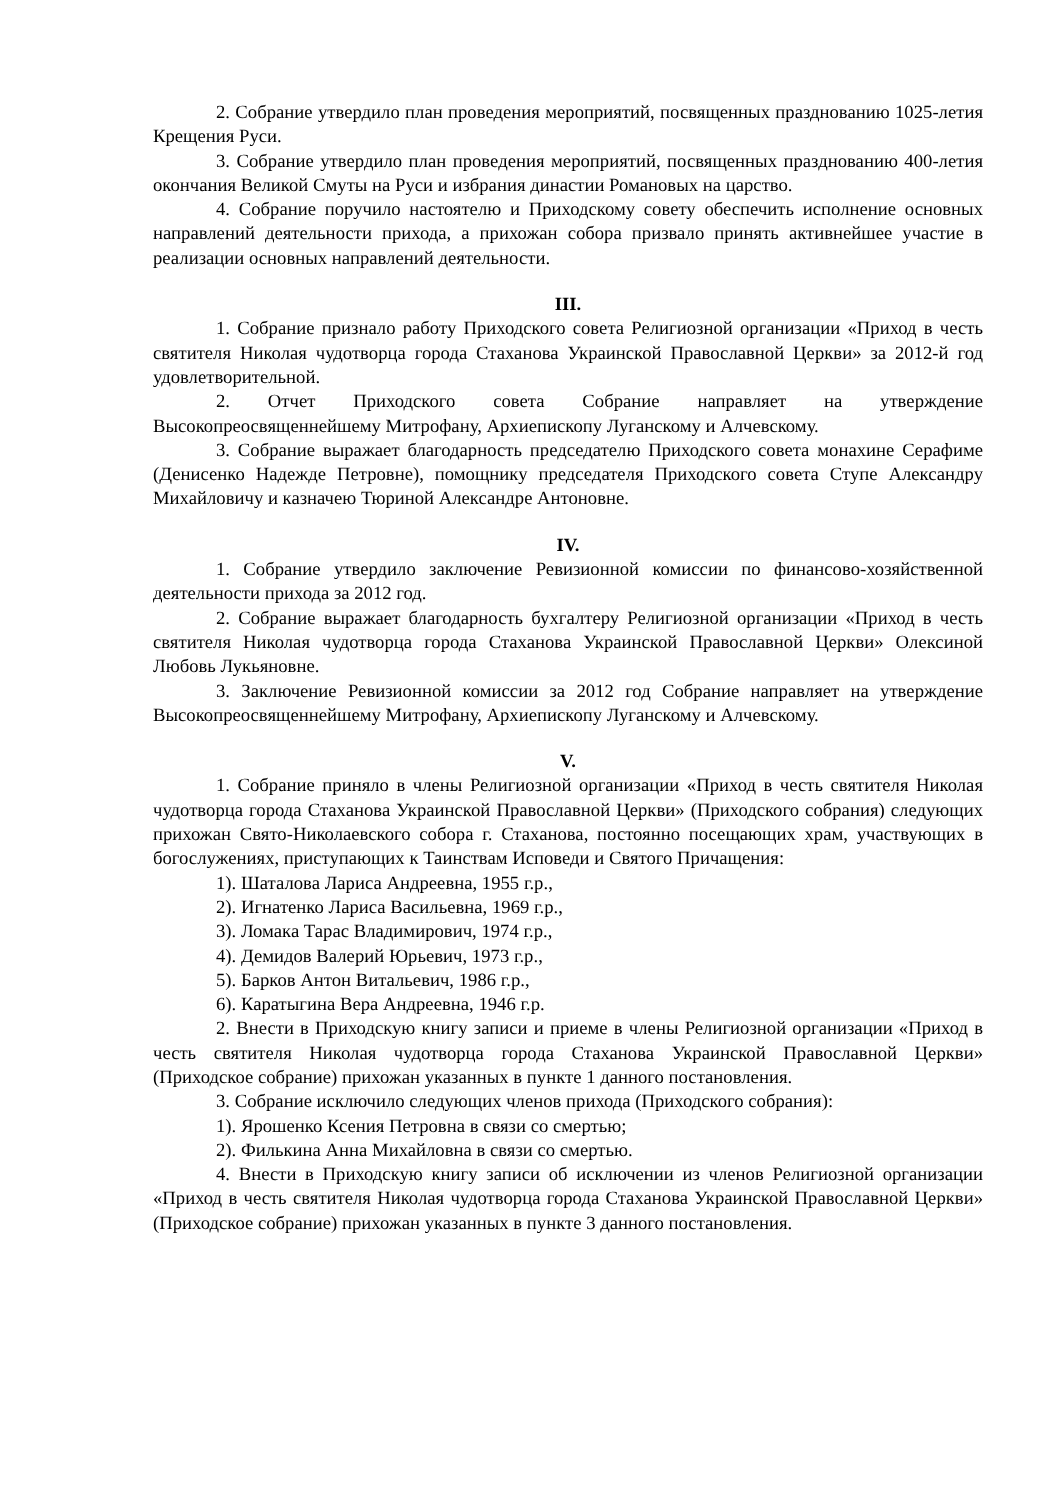2. Собрание утвердило план проведения мероприятий, посвященных празднованию 1025-летия Крещения Руси.
3. Собрание утвердило план проведения мероприятий, посвященных празднованию 400-летия окончания Великой Смуты на Руси и избрания династии Романовых на царство.
4. Собрание поручило настоятелю и Приходскому совету обеспечить исполнение основных направлений деятельности прихода, а прихожан собора призвало принять активнейшее участие в реализации основных направлений деятельности.
III.
1. Собрание признало работу Приходского совета Религиозной организации «Приход в честь святителя Николая чудотворца города Стаханова Украинской Православной Церкви» за 2012-й год удовлетворительной.
2. Отчет Приходского совета Собрание направляет на утверждение Высокопреосвященнейшему Митрофану, Архиепископу Луганскому и Алчевскому.
3. Собрание выражает благодарность председателю Приходского совета монахине Серафиме (Денисенко Надежде Петровне), помощнику председателя Приходского совета Ступе Александру Михайловичу и казначею Тюриной Александре Антоновне.
IV.
1. Собрание утвердило заключение Ревизионной комиссии по финансово-хозяйственной деятельности прихода за 2012 год.
2. Собрание выражает благодарность бухгалтеру Религиозной организации «Приход в честь святителя Николая чудотворца города Стаханова Украинской Православной Церкви» Олексиной Любовь Лукьяновне.
3. Заключение Ревизионной комиссии за 2012 год Собрание направляет на утверждение Высокопреосвященнейшему Митрофану, Архиепископу Луганскому и Алчевскому.
V.
1. Собрание приняло в члены Религиозной организации «Приход в честь святителя Николая чудотворца города Стаханова Украинской Православной Церкви» (Приходского собрания) следующих прихожан Свято-Николаевского собора г. Стаханова, постоянно посещающих храм, участвующих в богослужениях, приступающих к Таинствам Исповеди и Святого Причащения:
1). Шаталова Лариса Андреевна, 1955 г.р.,
2). Игнатенко Лариса Васильевна, 1969 г.р.,
3). Ломака Тарас Владимирович, 1974 г.р.,
4). Демидов Валерий Юрьевич, 1973 г.р.,
5). Барков Антон Витальевич, 1986 г.р.,
6). Каратыгина Вера Андреевна, 1946 г.р.
2. Внести в Приходскую книгу записи и приеме в члены Религиозной организации «Приход в честь святителя Николая чудотворца города Стаханова Украинской Православной Церкви» (Приходское собрание) прихожан указанных в пункте 1 данного постановления.
3. Собрание исключило следующих членов прихода (Приходского собрания):
1). Ярошенко Ксения Петровна в связи со смертью;
2). Филькина Анна Михайловна в связи со смертью.
4. Внести в Приходскую книгу записи об исключении из членов Религиозной организации «Приход в честь святителя Николая чудотворца города Стаханова Украинской Православной Церкви» (Приходское собрание) прихожан указанных в пункте 3 данного постановления.